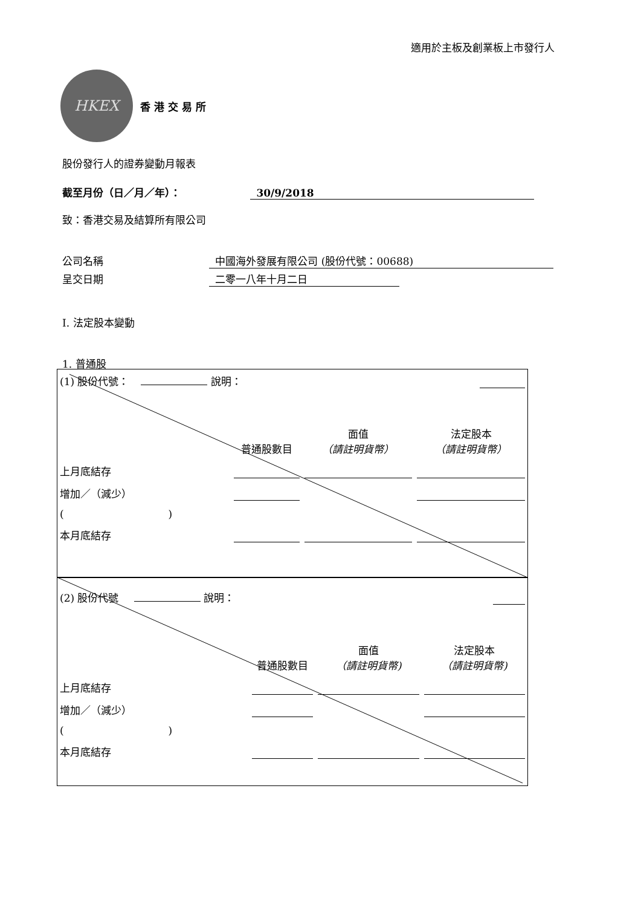適用於主板及創業板上市發行人
HKEX
香 港 交 易 所
股份發行人的證券變動月報表
截至月份（日／月／年）： 30/9/2018
致：香港交易及結算所有限公司
公司名稱 中國海外發展有限公司 (股份代號：00688)
呈交日期 二零一八年十月二日
I. 法定股本變動
1. 普通股
| (1) 股份代號： 說明： | | | |
| | 普通股數目 | 面值 （請註明貨幣） | 法定股本 （請註明貨幣） |
| 上月底結存 | | | |
| 增加／（減少） | | | |
| ( ) | | | |
| 本月底結存 | | | |
| (2) 股份代號 說明： | | | |
| | 普通股數目 | 面值 （請註明貨幣) | 法定股本 （請註明貨幣) |
| 上月底結存 | | | |
| 增加／（減少） | | | |
| ( ) | | | |
| 本月底結存 | | | |